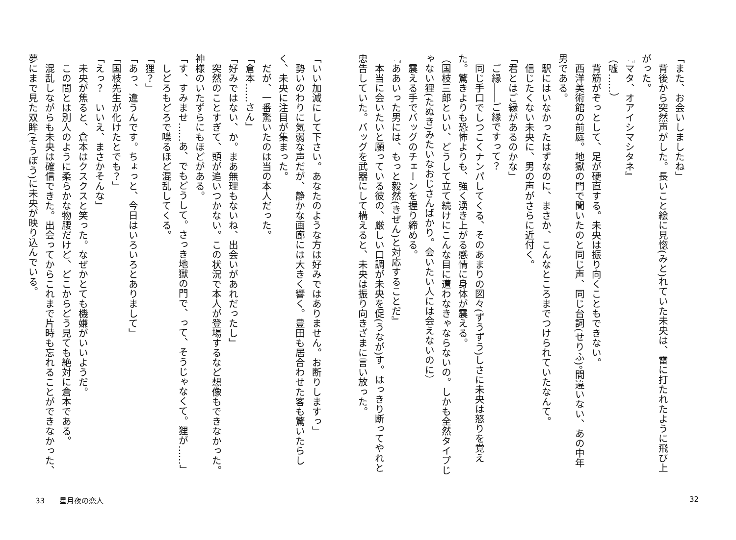「また、お会いしましたね」
　背後から突然声がした。長いこと絵に見惚(みと)れていた未央は、雷に打たれたように飛び上がった。
『マタ、オアイシマシタネ』
（嘘……）
　背筋がぞっとして、足が硬直する。未央は振り向くこともできない。
　西洋美術館の前庭。地獄の門で聞いたのと同じ声、同じ台詞(せりふ)。間違いない、あの中年男である。
　駅にはいなかったはずなのに、まさか、こんなところまでつけられていたなんて。
　信じたくない未央に、男の声がさらに近付く。
「君とはご縁があるのかな」
　ご縁――ご縁ですって？
　同じ手口でしつこくナンパしてくる、そのあまりの図々(ずうずう)しさに未央は怒りを覚えた。驚きよりも恐怖よりも、強く湧き上がる感情に身体が震える。
（国枝三郎といい、どうして立て続けにこんな目に遭わなきゃならないの。しかも全然タイプじゃない狸(たぬき)みたいなおじさんばかり。会いたい人には会えないのに）
　震える手でバッグのチェーンを握り締める。
『ああいった男には、もっと毅然(きぜん)と対応することだ』
　本当に会いたいと願っている彼の、厳しい口調が未央を促(うなが)す。はっきり断ってやれと忠告していた。バッグを武器にして構えると、未央は振り向きざまに言い放った。
「いい加減にして下さい。あなたのような方は好みではありません。お断りしますっ」
　勢いのわりに気弱な声だが、静かな画廊には大きく響く。豊田も居合わせた客も驚いたらしく、未央に注目が集まった。
　だが、一番驚いたのは当の本人だった。
「倉本……さん」
「好みではない、か。まあ無理もないね、出会いがあれだったし」
　突然のことすぎて、頭が追いつかない。この状況で本人が登場するなど想像もできなかった。神様のいたずらにもほどがある。
「す、すみませ……あ、でもどうして。さっき地獄の門で、って、そうじゃなくて。狸が……」
　しどろもどろで喋るほど混乱してくる。
「狸？」
「あっ、違うんです。ちょっと、今日はいろいろとありまして」
「国枝先生が化けたとでも？」
「えっ？　いいえ、まさかそんな」
　未央が焦ると、倉本はクスクスと笑った。なぜかとても機嫌がいいようだ。
　この間とは別人のように柔らかな物腰だけど、どこからどう見ても絶対に倉本である。
　混乱しながらも未央は確信できた。出会ってからこれまで片時も忘れることができなかった、夢にまで見た双眸(そうぼう)に未央が映り込んでいる。
33　　星月夜の恋人 32